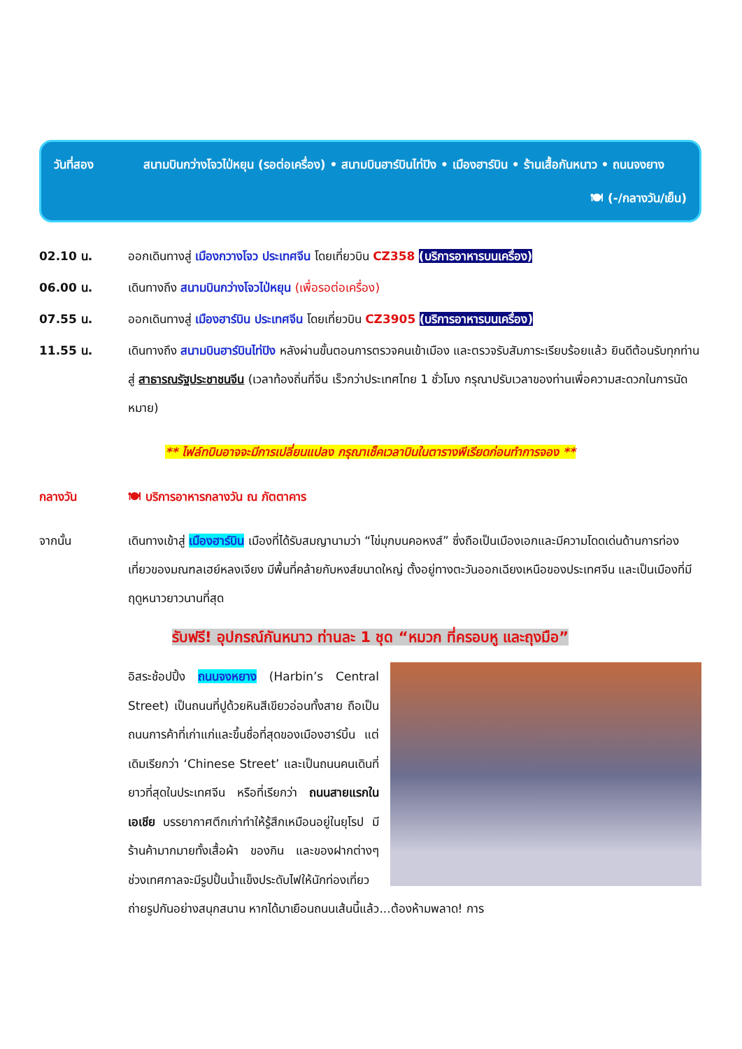วันที่สอง
สนามบินกว่างโจวไป่หยุน (รอต่อเครื่อง) • สนามบินฮาร์บินไท่ปิง • เมืองฮาร์บิน • ร้านเสื้อกันหนาว • ถนนจงยาง
🍽 (-/กลางวัน/เย็น)
02.10 น.
ออกเดินทางสู่ เมืองกวางโจว ประเทศจีน โดยเที่ยวบิน CZ358 (บริการอาหารบนเครื่อง)
06.00 น.
เดินทางถึง สนามบินกว่างโจวไป่หยุน (เพื่อรอต่อเครื่อง)
07.55 น.
ออกเดินทางสู่ เมืองฮาร์บิน ประเทศจีน โดยเที่ยวบิน CZ3905 (บริการอาหารบนเครื่อง)
11.55 น.
เดินทางถึง สนามบินฮาร์บินไท่ปิง หลังผ่านขั้นตอนการตรวจคนเข้าเมือง และตรวจรับสัมภาระเรียบร้อยแล้ว ยินดีต้อนรับทุกท่านสู่ สาธารณรัฐประชาชนจีน (เวลาท้องถิ่นที่จีน เร็วกว่าประเทศไทย 1 ชั่วโมง กรุณาปรับเวลาของท่านเพื่อความสะดวกในการนัดหมาย)
** ไฟล์ทบินอาจจะมีการเปลี่ยนแปลง กรุณาเช็คเวลาบินในตารางพีเรียดก่อนทำการจอง **
กลางวัน
🍽 บริการอาหารกลางวัน ณ ภัตตาคาร
จากนั้น
เดินทางเข้าสู่ เมืองฮาร์บิน เมืองที่ได้รับสมญานามว่า “ไข่มุกบนคอหงส์” ซึ่งถือเป็นเมืองเอกและมีความโดดเด่นด้านการท่องเที่ยวของมณฑลเฮย์หลงเจียง มีพื้นที่คล้ายกับหงส์ขนาดใหญ่ ตั้งอยู่ทางตะวันออกเฉียงเหนือของประเทศจีน และเป็นเมืองที่มีฤดูหนาวยาวนานที่สุด
รับฟรี! อุปกรณ์กันหนาว ท่านละ 1 ชุด “หมวก ที่ครอบหู และถุงมือ”
อิสระช้อปปิ้ง ถนนจงหยาง (Harbin’s Central Street) เป็นถนนที่ปูด้วยหินสีเขียวอ่อนทั้งสาย ถือเป็นถนนการค้าที่เก่าแก่และขึ้นชื่อที่สุดของเมืองฮาร์บิ้น แต่เดิมเรียกว่า ‘Chinese Street’ และเป็นถนนคนเดินที่ยาวที่สุดในประเทศจีน หรือที่เรียกว่า ถนนสายแรกในเอเชีย บรรยากาศตึกเก่าทำให้รู้สึกเหมือนอยู่ในยุโรป มีร้านค้ามากมายทั้งเสื้อผ้า ของกิน และของฝากต่างๆ ช่วงเทศกาลจะมีรูปปั้นน้ำแข็งประดับไฟให้นักท่องเที่ยวถ่ายรูปกันอย่างสนุกสนาน หากได้มาเยือนถนนเส้นนี้แล้ว...ต้องห้ามพลาด! การ